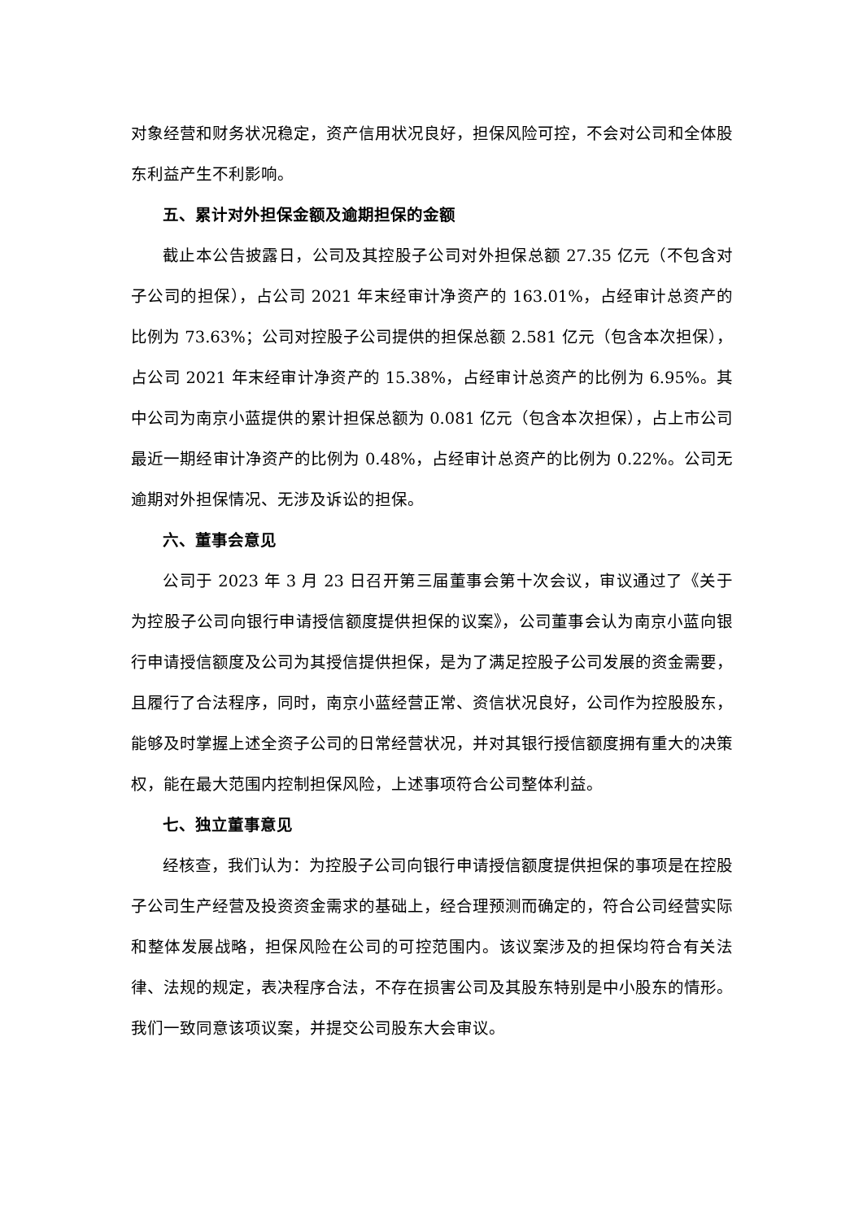对象经营和财务状况稳定，资产信用状况良好，担保风险可控，不会对公司和全体股东利益产生不利影响。
五、累计对外担保金额及逾期担保的金额
截止本公告披露日，公司及其控股子公司对外担保总额 27.35 亿元（不包含对子公司的担保），占公司 2021 年末经审计净资产的 163.01%，占经审计总资产的比例为 73.63%；公司对控股子公司提供的担保总额 2.581 亿元（包含本次担保），占公司 2021 年末经审计净资产的 15.38%，占经审计总资产的比例为 6.95%。其中公司为南京小蓝提供的累计担保总额为 0.081 亿元（包含本次担保），占上市公司最近一期经审计净资产的比例为 0.48%，占经审计总资产的比例为 0.22%。公司无逾期对外担保情况、无涉及诉讼的担保。
六、董事会意见
公司于 2023 年 3 月 23 日召开第三届董事会第十次会议，审议通过了《关于为控股子公司向银行申请授信额度提供担保的议案》，公司董事会认为南京小蓝向银行申请授信额度及公司为其授信提供担保，是为了满足控股子公司发展的资金需要，且履行了合法程序，同时，南京小蓝经营正常、资信状况良好，公司作为控股股东，能够及时掌握上述全资子公司的日常经营状况，并对其银行授信额度拥有重大的决策权，能在最大范围内控制担保风险，上述事项符合公司整体利益。
七、独立董事意见
经核查，我们认为：为控股子公司向银行申请授信额度提供担保的事项是在控股子公司生产经营及投资资金需求的基础上，经合理预测而确定的，符合公司经营实际和整体发展战略，担保风险在公司的可控范围内。该议案涉及的担保均符合有关法律、法规的规定，表决程序合法，不存在损害公司及其股东特别是中小股东的情形。我们一致同意该项议案，并提交公司股东大会审议。